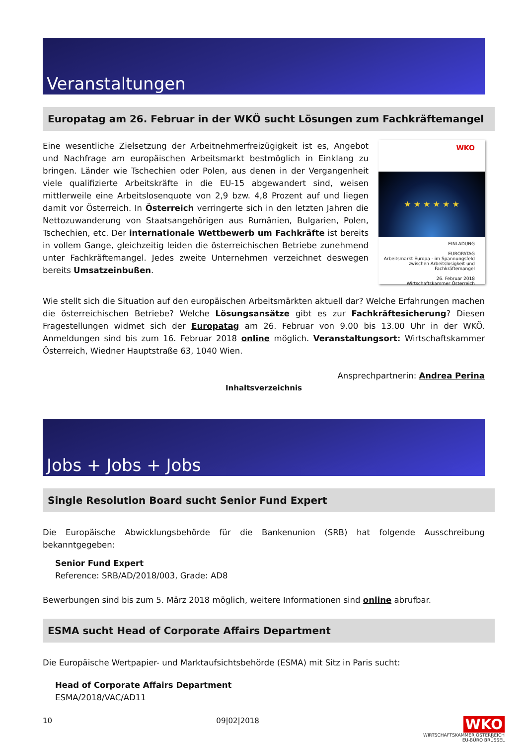Veranstaltungen
Europatag am 26. Februar in der WKÖ sucht Lösungen zum Fachkräftemangel
WKO
★ ★ ★ ★ ★ ★
EINLADUNG
EUROPATAG
Arbeitsmarkt Europa - im Spannungsfeld
zwischen Arbeitslosigkeit und Fachkräftemangel
26. Februar 2018
Wirtschaftskammer Österreich
Eine wesentliche Zielsetzung der Arbeitnehmerfreizügigkeit ist es, Angebot und Nachfrage am europäischen Arbeitsmarkt bestmöglich in Einklang zu bringen. Länder wie Tschechien oder Polen, aus denen in der Vergangenheit viele qualifizierte Arbeitskräfte in die EU-15 abgewandert sind, weisen mittlerweile eine Arbeitslosenquote von 2,9 bzw. 4,8 Prozent auf und liegen damit vor Österreich. In Österreich verringerte sich in den letzten Jahren die Nettozuwanderung von Staatsangehörigen aus Rumänien, Bulgarien, Polen, Tschechien, etc. Der internationale Wettbewerb um Fachkräfte ist bereits in vollem Gange, gleichzeitig leiden die österreichischen Betriebe zunehmend unter Fachkräftemangel. Jedes zweite Unternehmen verzeichnet deswegen bereits Umsatzeinbußen.
Wie stellt sich die Situation auf den europäischen Arbeitsmärkten aktuell dar? Welche Erfahrungen machen die österreichischen Betriebe? Welche Lösungsansätze gibt es zur Fachkräftesicherung? Diesen Fragestellungen widmet sich der Europatag am 26. Februar von 9.00 bis 13.00 Uhr in der WKÖ. Anmeldungen sind bis zum 16. Februar 2018 online möglich. Veranstaltungsort: Wirtschaftskammer Österreich, Wiedner Hauptstraße 63, 1040 Wien.
Ansprechpartnerin: Andrea Perina
Inhaltsverzeichnis
Jobs + Jobs + Jobs
Single Resolution Board sucht Senior Fund Expert
Die Europäische Abwicklungsbehörde für die Bankenunion (SRB) hat folgende Ausschreibung bekanntgegeben:
Senior Fund Expert
Reference: SRB/AD/2018/003, Grade: AD8
Bewerbungen sind bis zum 5. März 2018 möglich, weitere Informationen sind online abrufbar.
ESMA sucht Head of Corporate Affairs Department
Die Europäische Wertpapier- und Marktaufsichtsbehörde (ESMA) mit Sitz in Paris sucht:
Head of Corporate Affairs Department
ESMA/2018/VAC/AD11
10 09|02|2018 WKO
WIRTSCHAFTSKAMMER ÖSTERREICH
EU-BÜRO BRÜSSEL